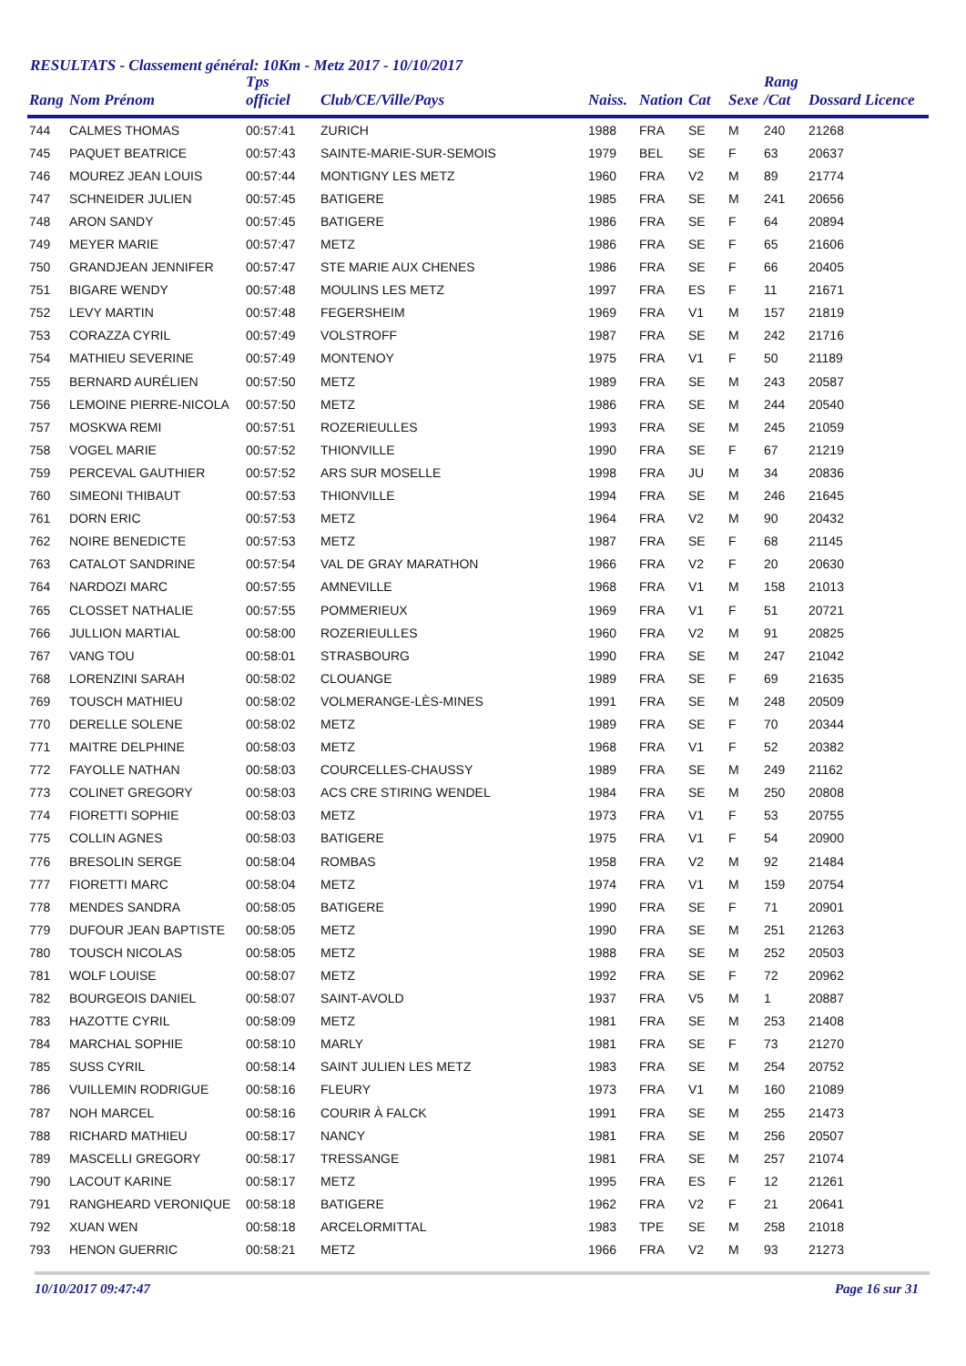RESULTATS - Classement général: 10Km - Metz 2017 - 10/10/2017
| Rang | Nom Prénom | Tps officiel | Club/CE/Ville/Pays | Naiss. | Nation | Cat | Sexe | Rang /Cat | Dossard Licence |
| --- | --- | --- | --- | --- | --- | --- | --- | --- | --- |
| 744 | CALMES THOMAS | 00:57:41 | ZURICH | 1988 | FRA | SE | M | 240 | 21268 |
| 745 | PAQUET BEATRICE | 00:57:43 | SAINTE-MARIE-SUR-SEMOIS | 1979 | BEL | SE | F | 63 | 20637 |
| 746 | MOUREZ JEAN LOUIS | 00:57:44 | MONTIGNY LES METZ | 1960 | FRA | V2 | M | 89 | 21774 |
| 747 | SCHNEIDER JULIEN | 00:57:45 | BATIGERE | 1985 | FRA | SE | M | 241 | 20656 |
| 748 | ARON SANDY | 00:57:45 | BATIGERE | 1986 | FRA | SE | F | 64 | 20894 |
| 749 | MEYER MARIE | 00:57:47 | METZ | 1986 | FRA | SE | F | 65 | 21606 |
| 750 | GRANDJEAN JENNIFER | 00:57:47 | STE MARIE AUX CHENES | 1986 | FRA | SE | F | 66 | 20405 |
| 751 | BIGARE WENDY | 00:57:48 | MOULINS LES METZ | 1997 | FRA | ES | F | 11 | 21671 |
| 752 | LEVY MARTIN | 00:57:48 | FEGERSHEIM | 1969 | FRA | V1 | M | 157 | 21819 |
| 753 | CORAZZA CYRIL | 00:57:49 | VOLSTROFF | 1987 | FRA | SE | M | 242 | 21716 |
| 754 | MATHIEU SEVERINE | 00:57:49 | MONTENOY | 1975 | FRA | V1 | F | 50 | 21189 |
| 755 | BERNARD AURÉLIEN | 00:57:50 | METZ | 1989 | FRA | SE | M | 243 | 20587 |
| 756 | LEMOINE PIERRE-NICOLA | 00:57:50 | METZ | 1986 | FRA | SE | M | 244 | 20540 |
| 757 | MOSKWA REMI | 00:57:51 | ROZERIEULLES | 1993 | FRA | SE | M | 245 | 21059 |
| 758 | VOGEL MARIE | 00:57:52 | THIONVILLE | 1990 | FRA | SE | F | 67 | 21219 |
| 759 | PERCEVAL GAUTHIER | 00:57:52 | ARS SUR MOSELLE | 1998 | FRA | JU | M | 34 | 20836 |
| 760 | SIMEONI THIBAUT | 00:57:53 | THIONVILLE | 1994 | FRA | SE | M | 246 | 21645 |
| 761 | DORN ERIC | 00:57:53 | METZ | 1964 | FRA | V2 | M | 90 | 20432 |
| 762 | NOIRE BENEDICTE | 00:57:53 | METZ | 1987 | FRA | SE | F | 68 | 21145 |
| 763 | CATALOT SANDRINE | 00:57:54 | VAL DE GRAY MARATHON | 1966 | FRA | V2 | F | 20 | 20630 |
| 764 | NARDOZI MARC | 00:57:55 | AMNEVILLE | 1968 | FRA | V1 | M | 158 | 21013 |
| 765 | CLOSSET NATHALIE | 00:57:55 | POMMERIEUX | 1969 | FRA | V1 | F | 51 | 20721 |
| 766 | JULLION MARTIAL | 00:58:00 | ROZERIEULLES | 1960 | FRA | V2 | M | 91 | 20825 |
| 767 | VANG TOU | 00:58:01 | STRASBOURG | 1990 | FRA | SE | M | 247 | 21042 |
| 768 | LORENZINI SARAH | 00:58:02 | CLOUANGE | 1989 | FRA | SE | F | 69 | 21635 |
| 769 | TOUSCH MATHIEU | 00:58:02 | VOLMERANGE-LÈS-MINES | 1991 | FRA | SE | M | 248 | 20509 |
| 770 | DERELLE SOLENE | 00:58:02 | METZ | 1989 | FRA | SE | F | 70 | 20344 |
| 771 | MAITRE DELPHINE | 00:58:03 | METZ | 1968 | FRA | V1 | F | 52 | 20382 |
| 772 | FAYOLLE NATHAN | 00:58:03 | COURCELLES-CHAUSSY | 1989 | FRA | SE | M | 249 | 21162 |
| 773 | COLINET GREGORY | 00:58:03 | ACS CRE STIRING WENDEL | 1984 | FRA | SE | M | 250 | 20808 |
| 774 | FIORETTI SOPHIE | 00:58:03 | METZ | 1973 | FRA | V1 | F | 53 | 20755 |
| 775 | COLLIN AGNES | 00:58:03 | BATIGERE | 1975 | FRA | V1 | F | 54 | 20900 |
| 776 | BRESOLIN SERGE | 00:58:04 | ROMBAS | 1958 | FRA | V2 | M | 92 | 21484 |
| 777 | FIORETTI MARC | 00:58:04 | METZ | 1974 | FRA | V1 | M | 159 | 20754 |
| 778 | MENDES SANDRA | 00:58:05 | BATIGERE | 1990 | FRA | SE | F | 71 | 20901 |
| 779 | DUFOUR JEAN BAPTISTE | 00:58:05 | METZ | 1990 | FRA | SE | M | 251 | 21263 |
| 780 | TOUSCH NICOLAS | 00:58:05 | METZ | 1988 | FRA | SE | M | 252 | 20503 |
| 781 | WOLF LOUISE | 00:58:07 | METZ | 1992 | FRA | SE | F | 72 | 20962 |
| 782 | BOURGEOIS DANIEL | 00:58:07 | SAINT-AVOLD | 1937 | FRA | V5 | M | 1 | 20887 |
| 783 | HAZOTTE CYRIL | 00:58:09 | METZ | 1981 | FRA | SE | M | 253 | 21408 |
| 784 | MARCHAL SOPHIE | 00:58:10 | MARLY | 1981 | FRA | SE | F | 73 | 21270 |
| 785 | SUSS CYRIL | 00:58:14 | SAINT JULIEN LES METZ | 1983 | FRA | SE | M | 254 | 20752 |
| 786 | VUILLEMIN RODRIGUE | 00:58:16 | FLEURY | 1973 | FRA | V1 | M | 160 | 21089 |
| 787 | NOH MARCEL | 00:58:16 | COURIR À FALCK | 1991 | FRA | SE | M | 255 | 21473 |
| 788 | RICHARD MATHIEU | 00:58:17 | NANCY | 1981 | FRA | SE | M | 256 | 20507 |
| 789 | MASCELLI GREGORY | 00:58:17 | TRESSANGE | 1981 | FRA | SE | M | 257 | 21074 |
| 790 | LACOUT KARINE | 00:58:17 | METZ | 1995 | FRA | ES | F | 12 | 21261 |
| 791 | RANGHEARD VERONIQUE | 00:58:18 | BATIGERE | 1962 | FRA | V2 | F | 21 | 20641 |
| 792 | XUAN WEN | 00:58:18 | ARCELORMITTAL | 1983 | TPE | SE | M | 258 | 21018 |
| 793 | HENON GUERRIC | 00:58:21 | METZ | 1966 | FRA | V2 | M | 93 | 21273 |
10/10/2017 09:47:47 Page 16 sur 31